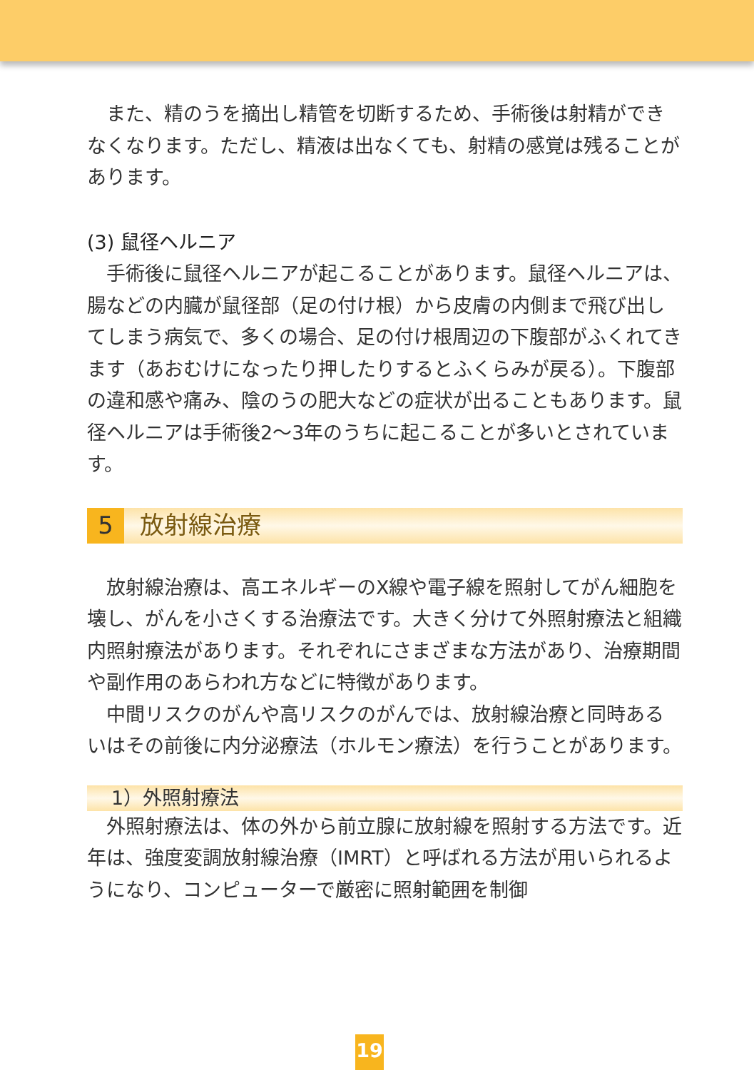また、精のうを摘出し精管を切断するため、手術後は射精ができなくなります。ただし、精液は出なくても、射精の感覚は残ることがあります。
(3) 鼠径ヘルニア
手術後に鼠径ヘルニアが起こることがあります。鼠径ヘルニアは、腸などの内臓が鼠径部（足の付け根）から皮膚の内側まで飛び出してしまう病気で、多くの場合、足の付け根周辺の下腹部がふくれてきます（あおむけになったり押したりするとふくらみが戻る）。下腹部の違和感や痛み、陰のうの肥大などの症状が出ることもあります。鼠径ヘルニアは手術後2～3年のうちに起こることが多いとされています。
5 放射線治療
放射線治療は、高エネルギーのX線や電子線を照射してがん細胞を壊し、がんを小さくする治療法です。大きく分けて外照射療法と組織内照射療法があります。それぞれにさまざまな方法があり、治療期間や副作用のあらわれ方などに特徴があります。
中間リスクのがんや高リスクのがんでは、放射線治療と同時あるいはその前後に内分泌療法（ホルモン療法）を行うことがあります。
1）外照射療法
外照射療法は、体の外から前立腺に放射線を照射する方法です。近年は、強度変調放射線治療（IMRT）と呼ばれる方法が用いられるようになり、コンピューターで厳密に照射範囲を制御
19